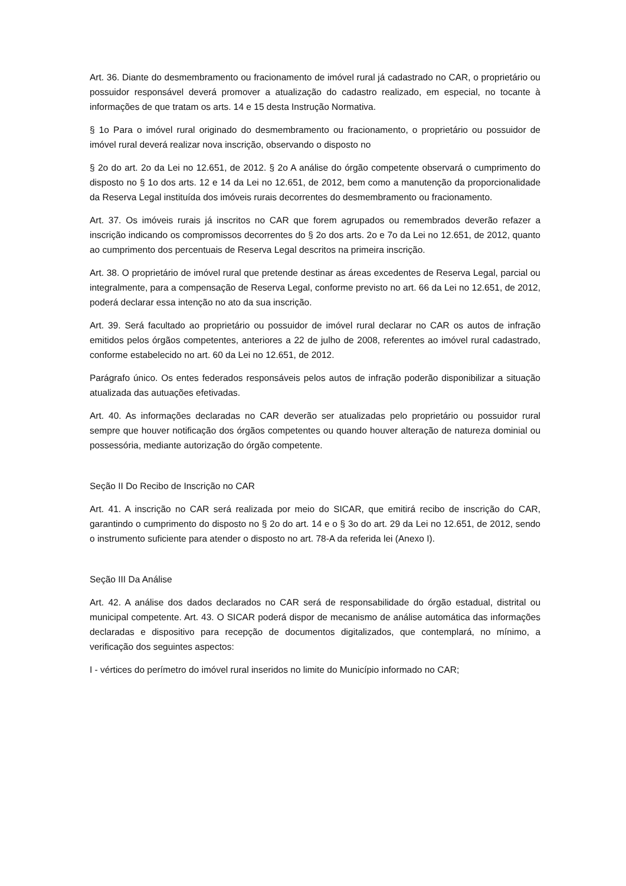Art. 36. Diante do desmembramento ou fracionamento de imóvel rural já cadastrado no CAR, o proprietário ou possuidor responsável deverá promover a atualização do cadastro realizado, em especial, no tocante à informações de que tratam os arts. 14 e 15 desta Instrução Normativa.
§ 1o Para o imóvel rural originado do desmembramento ou fracionamento, o proprietário ou possuidor de imóvel rural deverá realizar nova inscrição, observando o disposto no
§ 2o do art. 2o da Lei no 12.651, de 2012. § 2o A análise do órgão competente observará o cumprimento do disposto no § 1o dos arts. 12 e 14 da Lei no 12.651, de 2012, bem como a manutenção da proporcionalidade da Reserva Legal instituída dos imóveis rurais decorrentes do desmembramento ou fracionamento.
Art. 37. Os imóveis rurais já inscritos no CAR que forem agrupados ou remembrados deverão refazer a inscrição indicando os compromissos decorrentes do § 2o dos arts. 2o e 7o da Lei no 12.651, de 2012, quanto ao cumprimento dos percentuais de Reserva Legal descritos na primeira inscrição.
Art. 38. O proprietário de imóvel rural que pretende destinar as áreas excedentes de Reserva Legal, parcial ou integralmente, para a compensação de Reserva Legal, conforme previsto no art. 66 da Lei no 12.651, de 2012, poderá declarar essa intenção no ato da sua inscrição.
Art. 39. Será facultado ao proprietário ou possuidor de imóvel rural declarar no CAR os autos de infração emitidos pelos órgãos competentes, anteriores a 22 de julho de 2008, referentes ao imóvel rural cadastrado, conforme estabelecido no art. 60 da Lei no 12.651, de 2012.
Parágrafo único. Os entes federados responsáveis pelos autos de infração poderão disponibilizar a situação atualizada das autuações efetivadas.
Art. 40. As informações declaradas no CAR deverão ser atualizadas pelo proprietário ou possuidor rural sempre que houver notificação dos órgãos competentes ou quando houver alteração de natureza dominial ou possessória, mediante autorização do órgão competente.
Seção II Do Recibo de Inscrição no CAR
Art. 41. A inscrição no CAR será realizada por meio do SICAR, que emitirá recibo de inscrição do CAR, garantindo o cumprimento do disposto no § 2o do art. 14 e o § 3o do art. 29 da Lei no 12.651, de 2012, sendo o instrumento suficiente para atender o disposto no art. 78-A da referida lei (Anexo I).
Seção III Da Análise
Art. 42. A análise dos dados declarados no CAR será de responsabilidade do órgão estadual, distrital ou municipal competente. Art. 43. O SICAR poderá dispor de mecanismo de análise automática das informações declaradas e dispositivo para recepção de documentos digitalizados, que contemplará, no mínimo, a verificação dos seguintes aspectos:
I - vértices do perímetro do imóvel rural inseridos no limite do Município informado no CAR;